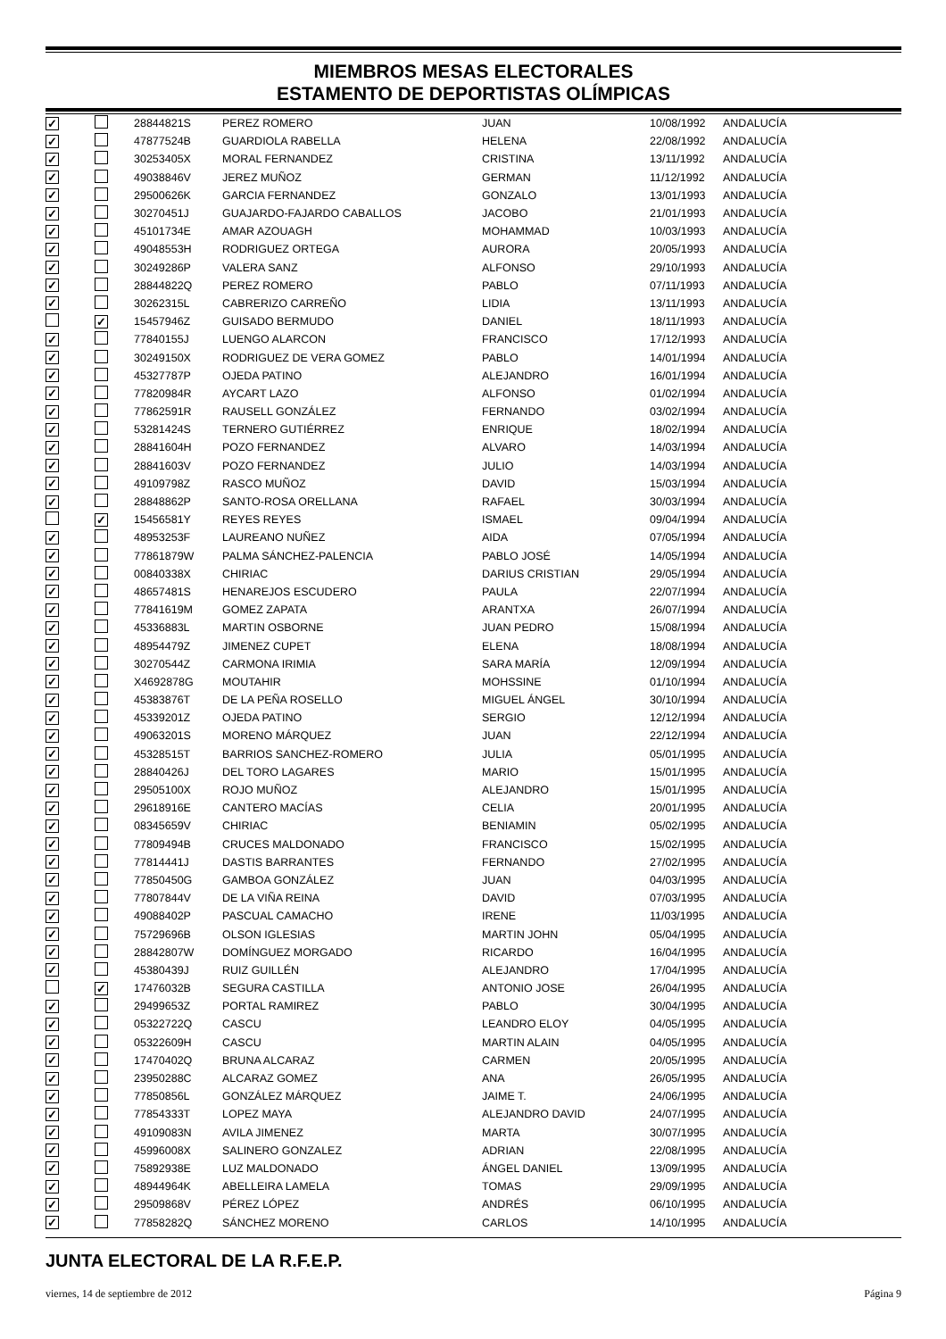MIEMBROS MESAS ELECTORALES
ESTAMENTO DE DEPORTISTAS OLÍMPICAS
| ✓ | | 28844821S | PEREZ ROMERO | JUAN | 10/08/1992 | ANDALUCÍA |
| ✓ | | 47877524B | GUARDIOLA RABELLA | HELENA | 22/08/1992 | ANDALUCÍA |
| ✓ | | 30253405X | MORAL FERNANDEZ | CRISTINA | 13/11/1992 | ANDALUCÍA |
| ✓ | | 49038846V | JEREZ MUÑOZ | GERMAN | 11/12/1992 | ANDALUCÍA |
| ✓ | | 29500626K | GARCIA FERNANDEZ | GONZALO | 13/01/1993 | ANDALUCÍA |
| ✓ | | 30270451J | GUAJARDO-FAJARDO CABALLOS | JACOBO | 21/01/1993 | ANDALUCÍA |
| ✓ | | 45101734E | AMAR AZOUAGH | MOHAMMAD | 10/03/1993 | ANDALUCÍA |
| ✓ | | 49048553H | RODRIGUEZ ORTEGA | AURORA | 20/05/1993 | ANDALUCÍA |
| ✓ | | 30249286P | VALERA SANZ | ALFONSO | 29/10/1993 | ANDALUCÍA |
| ✓ | | 28844822Q | PEREZ ROMERO | PABLO | 07/11/1993 | ANDALUCÍA |
| ✓ | | 30262315L | CABRERIZO CARREÑO | LIDIA | 13/11/1993 | ANDALUCÍA |
| | ✓ | 15457946Z | GUISADO BERMUDO | DANIEL | 18/11/1993 | ANDALUCÍA |
| ✓ | | 77840155J | LUENGO ALARCON | FRANCISCO | 17/12/1993 | ANDALUCÍA |
| ✓ | | 30249150X | RODRIGUEZ DE VERA GOMEZ | PABLO | 14/01/1994 | ANDALUCÍA |
| ✓ | | 45327787P | OJEDA PATINO | ALEJANDRO | 16/01/1994 | ANDALUCÍA |
| ✓ | | 77820984R | AYCART LAZO | ALFONSO | 01/02/1994 | ANDALUCÍA |
| ✓ | | 77862591R | RAUSELL GONZÁLEZ | FERNANDO | 03/02/1994 | ANDALUCÍA |
| ✓ | | 53281424S | TERNERO GUTIÉRREZ | ENRIQUE | 18/02/1994 | ANDALUCÍA |
| ✓ | | 28841604H | POZO FERNANDEZ | ALVARO | 14/03/1994 | ANDALUCÍA |
| ✓ | | 28841603V | POZO FERNANDEZ | JULIO | 14/03/1994 | ANDALUCÍA |
| ✓ | | 49109798Z | RASCO MUÑOZ | DAVID | 15/03/1994 | ANDALUCÍA |
| ✓ | | 28848862P | SANTO-ROSA ORELLANA | RAFAEL | 30/03/1994 | ANDALUCÍA |
| | ✓ | 15456581Y | REYES REYES | ISMAEL | 09/04/1994 | ANDALUCÍA |
| ✓ | | 48953253F | LAUREANO NUÑEZ | AIDA | 07/05/1994 | ANDALUCÍA |
| ✓ | | 77861879W | PALMA SÁNCHEZ-PALENCIA | PABLO JOSÉ | 14/05/1994 | ANDALUCÍA |
| ✓ | | 00840338X | CHIRIAC | DARIUS CRISTIAN | 29/05/1994 | ANDALUCÍA |
| ✓ | | 48657481S | HENAREJOS ESCUDERO | PAULA | 22/07/1994 | ANDALUCÍA |
| ✓ | | 77841619M | GOMEZ ZAPATA | ARANTXA | 26/07/1994 | ANDALUCÍA |
| ✓ | | 45336883L | MARTIN OSBORNE | JUAN PEDRO | 15/08/1994 | ANDALUCÍA |
| ✓ | | 48954479Z | JIMENEZ CUPET | ELENA | 18/08/1994 | ANDALUCÍA |
| ✓ | | 30270544Z | CARMONA IRIMIA | SARA MARÍA | 12/09/1994 | ANDALUCÍA |
| ✓ | | X4692878G | MOUTAHIR | MOHSSINE | 01/10/1994 | ANDALUCÍA |
| ✓ | | 45383876T | DE LA PEÑA ROSELLO | MIGUEL ÁNGEL | 30/10/1994 | ANDALUCÍA |
| ✓ | | 45339201Z | OJEDA PATINO | SERGIO | 12/12/1994 | ANDALUCÍA |
| ✓ | | 49063201S | MORENO MÁRQUEZ | JUAN | 22/12/1994 | ANDALUCÍA |
| ✓ | | 45328515T | BARRIOS SANCHEZ-ROMERO | JULIA | 05/01/1995 | ANDALUCÍA |
| ✓ | | 28840426J | DEL TORO LAGARES | MARIO | 15/01/1995 | ANDALUCÍA |
| ✓ | | 29505100X | ROJO MUÑOZ | ALEJANDRO | 15/01/1995 | ANDALUCÍA |
| ✓ | | 29618916E | CANTERO MACÍAS | CELIA | 20/01/1995 | ANDALUCÍA |
| ✓ | | 08345659V | CHIRIAC | BENIAMIN | 05/02/1995 | ANDALUCÍA |
| ✓ | | 77809494B | CRUCES MALDONADO | FRANCISCO | 15/02/1995 | ANDALUCÍA |
| ✓ | | 77814441J | DASTIS BARRANTES | FERNANDO | 27/02/1995 | ANDALUCÍA |
| ✓ | | 77850450G | GAMBOA GONZÁLEZ | JUAN | 04/03/1995 | ANDALUCÍA |
| ✓ | | 77807844V | DE LA VIÑA REINA | DAVID | 07/03/1995 | ANDALUCÍA |
| ✓ | | 49088402P | PASCUAL CAMACHO | IRENE | 11/03/1995 | ANDALUCÍA |
| ✓ | | 75729696B | OLSON IGLESIAS | MARTIN JOHN | 05/04/1995 | ANDALUCÍA |
| ✓ | | 28842807W | DOMÍNGUEZ MORGADO | RICARDO | 16/04/1995 | ANDALUCÍA |
| ✓ | | 45380439J | RUIZ GUILLÉN | ALEJANDRO | 17/04/1995 | ANDALUCÍA |
| | ✓ | 17476032B | SEGURA CASTILLA | ANTONIO JOSE | 26/04/1995 | ANDALUCÍA |
| ✓ | | 29499653Z | PORTAL RAMIREZ | PABLO | 30/04/1995 | ANDALUCÍA |
| ✓ | | 05322722Q | CASCU | LEANDRO ELOY | 04/05/1995 | ANDALUCÍA |
| ✓ | | 05322609H | CASCU | MARTIN ALAIN | 04/05/1995 | ANDALUCÍA |
| ✓ | | 17470402Q | BRUNA ALCARAZ | CARMEN | 20/05/1995 | ANDALUCÍA |
| ✓ | | 23950288C | ALCARAZ GOMEZ | ANA | 26/05/1995 | ANDALUCÍA |
| ✓ | | 77850856L | GONZÁLEZ MÁRQUEZ | JAIME T. | 24/06/1995 | ANDALUCÍA |
| ✓ | | 77854333T | LOPEZ MAYA | ALEJANDRO DAVID | 24/07/1995 | ANDALUCÍA |
| ✓ | | 49109083N | AVILA JIMENEZ | MARTA | 30/07/1995 | ANDALUCÍA |
| ✓ | | 45996008X | SALINERO GONZALEZ | ADRIAN | 22/08/1995 | ANDALUCÍA |
| ✓ | | 75892938E | LUZ MALDONADO | ÁNGEL DANIEL | 13/09/1995 | ANDALUCÍA |
| ✓ | | 48944964K | ABELLEIRA LAMELA | TOMAS | 29/09/1995 | ANDALUCÍA |
| ✓ | | 29509868V | PÉREZ LÓPEZ | ANDRÉS | 06/10/1995 | ANDALUCÍA |
| ✓ | | 77858282Q | SÁNCHEZ MORENO | CARLOS | 14/10/1995 | ANDALUCÍA |
JUNTA ELECTORAL DE LA R.F.E.P.
viernes, 14 de septiembre de 2012 Página 9